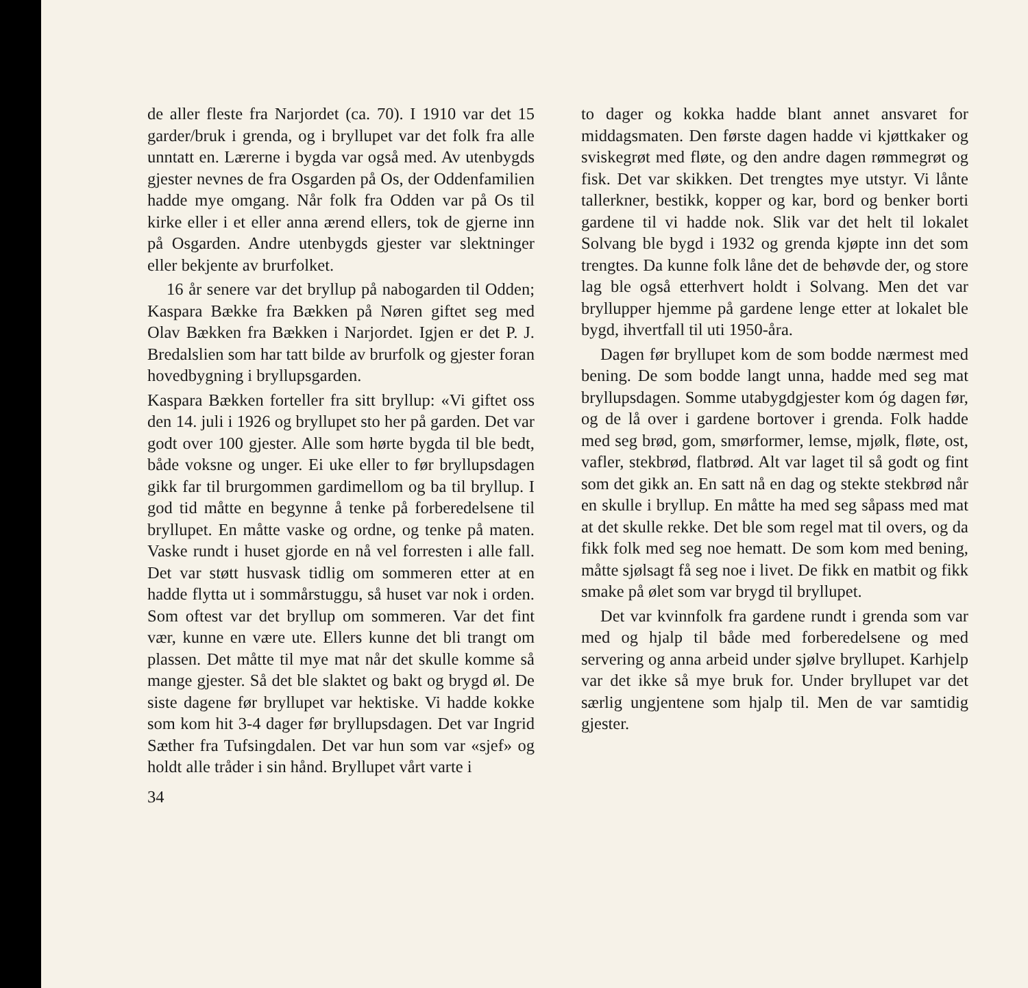de aller fleste fra Narjordet (ca. 70). I 1910 var det 15 garder/bruk i grenda, og i bryllupet var det folk fra alle unntatt en. Lærerne i bygda var også med. Av utenbygds gjester nevnes de fra Osgarden på Os, der Oddenfamilien hadde mye omgang. Når folk fra Odden var på Os til kirke eller i et eller anna ærend ellers, tok de gjerne inn på Osgarden. Andre utenbygds gjester var slektninger eller bekjente av brurfolket.
16 år senere var det bryllup på nabogarden til Odden; Kaspara Bække fra Bækken på Nøren giftet seg med Olav Bækken fra Bækken i Narjordet. Igjen er det P. J. Bredalslien som har tatt bilde av brurfolk og gjester foran hovedbygning i bryllupsgarden.
Kaspara Bækken forteller fra sitt bryllup: «Vi giftet oss den 14. juli i 1926 og bryllupet sto her på garden. Det var godt over 100 gjester. Alle som hørte bygda til ble bedt, både voksne og unger. Ei uke eller to før bryllupsdagen gikk far til brurgommen gardimellom og ba til bryllup. I god tid måtte en begynne å tenke på forberedelsene til bryllupet. En måtte vaske og ordne, og tenke på maten. Vaske rundt i huset gjorde en nå vel forresten i alle fall. Det var støtt husvask tidlig om sommeren etter at en hadde flytta ut i sommårstuggu, så huset var nok i orden. Som oftest var det bryllup om sommeren. Var det fint vær, kunne en være ute. Ellers kunne det bli trangt om plassen. Det måtte til mye mat når det skulle komme så mange gjester. Så det ble slaktet og bakt og brygd øl. De siste dagene før bryllupet var hektiske. Vi hadde kokke som kom hit 3-4 dager før bryllupsdagen. Det var Ingrid Sæther fra Tufsingdalen. Det var hun som var «sjef» og holdt alle tråder i sin hånd. Bryllupet vårt varte i
34
to dager og kokka hadde blant annet ansvaret for middagsmaten. Den første dagen hadde vi kjøttkaker og sviskegrøt med fløte, og den andre dagen rømmegrøt og fisk. Det var skikken. Det trengtes mye utstyr. Vi lånte tallerkner, bestikk, kopper og kar, bord og benker borti gardene til vi hadde nok. Slik var det helt til lokalet Solvang ble bygd i 1932 og grenda kjøpte inn det som trengtes. Da kunne folk låne det de behøvde der, og store lag ble også etterhvert holdt i Solvang. Men det var bryllupper hjemme på gardene lenge etter at lokalet ble bygd, ihvertfall til uti 1950-åra.
Dagen før bryllupet kom de som bodde nærmest med bening. De som bodde langt unna, hadde med seg mat bryllupsdagen. Somme utabygdgjester kom óg dagen før, og de lå over i gardene bortover i grenda. Folk hadde med seg brød, gom, smørformer, lemse, mjølk, fløte, ost, vafler, stekbrød, flatbrød. Alt var laget til så godt og fint som det gikk an. En satt nå en dag og stekte stekbrød når en skulle i bryllup. En måtte ha med seg såpass med mat at det skulle rekke. Det ble som regel mat til overs, og da fikk folk med seg noe hematt. De som kom med bening, måtte sjølsagt få seg noe i livet. De fikk en matbit og fikk smake på ølet som var brygd til bryllupet.
Det var kvinnfolk fra gardene rundt i grenda som var med og hjalp til både med forberedelsene og med servering og anna arbeid under sjølve bryllupet. Karhjelp var det ikke så mye bruk for. Under bryllupet var det særlig ungjentene som hjalp til. Men de var samtidig gjester.